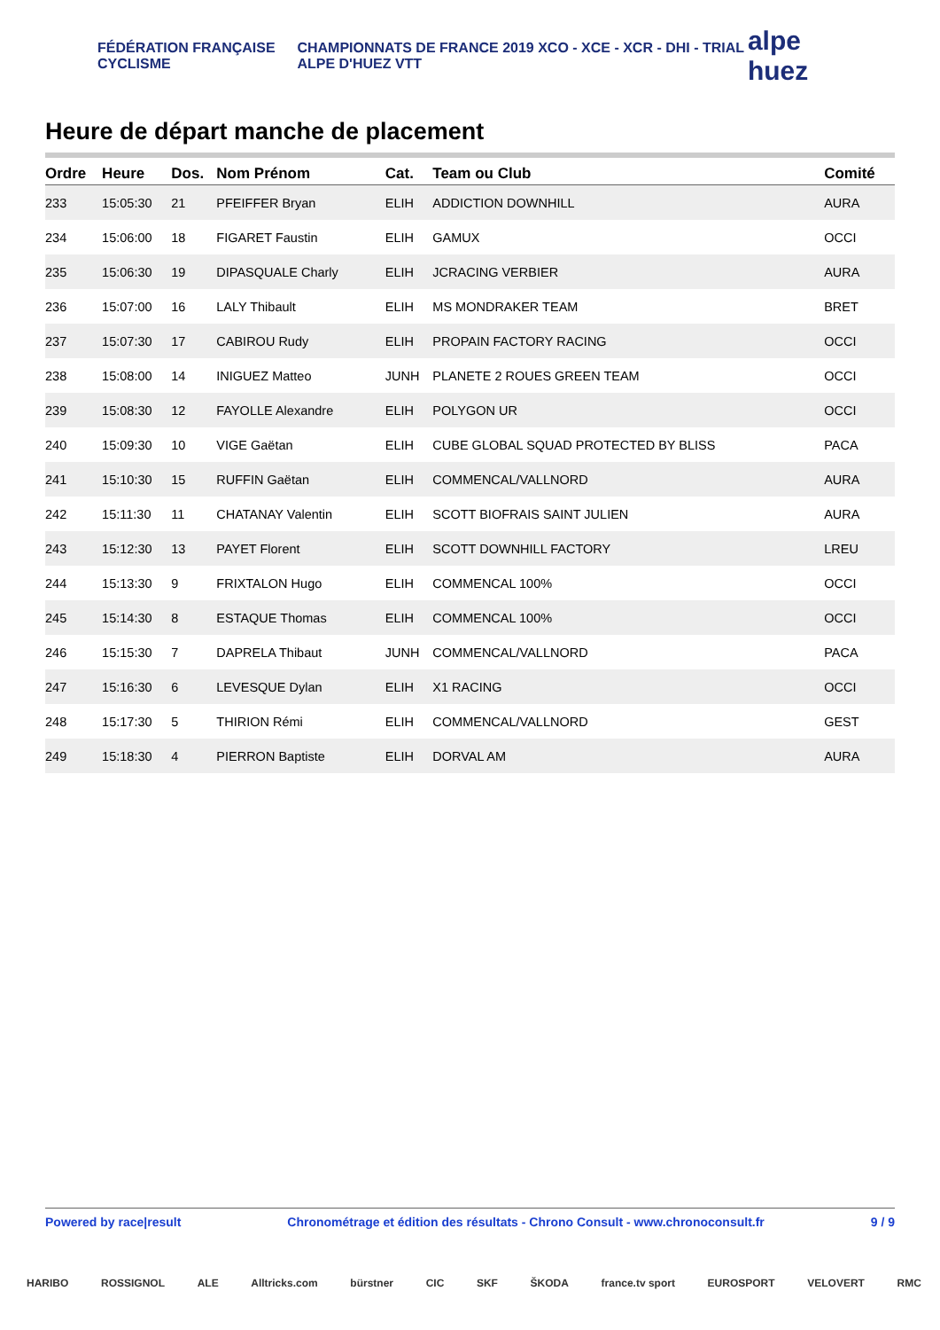FÉDÉRATION FRANÇAISE CYCLISME
CHAMPIONNATS DE FRANCE 2019 XCO - XCE - XCR - DHI - TRIAL ALPE D'HUEZ VTT
alpe huez
Heure de départ manche de placement
| Ordre | Heure | Dos. | Nom Prénom | Cat. | Team ou Club | Comité |
| --- | --- | --- | --- | --- | --- | --- |
| 233 | 15:05:30 | 21 | PFEIFFER Bryan | ELIH | ADDICTION DOWNHILL | AURA |
| 234 | 15:06:00 | 18 | FIGARET Faustin | ELIH | GAMUX | OCCI |
| 235 | 15:06:30 | 19 | DIPASQUALE Charly | ELIH | JCRACING VERBIER | AURA |
| 236 | 15:07:00 | 16 | LALY Thibault | ELIH | MS MONDRAKER TEAM | BRET |
| 237 | 15:07:30 | 17 | CABIROU Rudy | ELIH | PROPAIN FACTORY RACING | OCCI |
| 238 | 15:08:00 | 14 | INIGUEZ Matteo | JUNH | PLANETE 2 ROUES GREEN TEAM | OCCI |
| 239 | 15:08:30 | 12 | FAYOLLE Alexandre | ELIH | POLYGON UR | OCCI |
| 240 | 15:09:30 | 10 | VIGE Gaëtan | ELIH | CUBE GLOBAL SQUAD PROTECTED BY BLISS | PACA |
| 241 | 15:10:30 | 15 | RUFFIN Gaëtan | ELIH | COMMENCAL/VALLNORD | AURA |
| 242 | 15:11:30 | 11 | CHATANAY Valentin | ELIH | SCOTT BIOFRAIS SAINT JULIEN | AURA |
| 243 | 15:12:30 | 13 | PAYET Florent | ELIH | SCOTT DOWNHILL FACTORY | LREU |
| 244 | 15:13:30 | 9 | FRIXTALON Hugo | ELIH | COMMENCAL 100% | OCCI |
| 245 | 15:14:30 | 8 | ESTAQUE Thomas | ELIH | COMMENCAL 100% | OCCI |
| 246 | 15:15:30 | 7 | DAPRELA Thibaut | JUNH | COMMENCAL/VALLNORD | PACA |
| 247 | 15:16:30 | 6 | LEVESQUE Dylan | ELIH | X1 RACING | OCCI |
| 248 | 15:17:30 | 5 | THIRION Rémi | ELIH | COMMENCAL/VALLNORD | GEST |
| 249 | 15:18:30 | 4 | PIERRON Baptiste | ELIH | DORVAL AM | AURA |
Powered by race|result Chronométrage et édition des résultats - Chrono Consult - www.chronoconsult.fr 9 / 9
HARIBO ROSSIGNOL ALE Alltricks.com bürstner CIC SKF ŠKODA france.tv sport EUROSPORT VELOVERT RMC